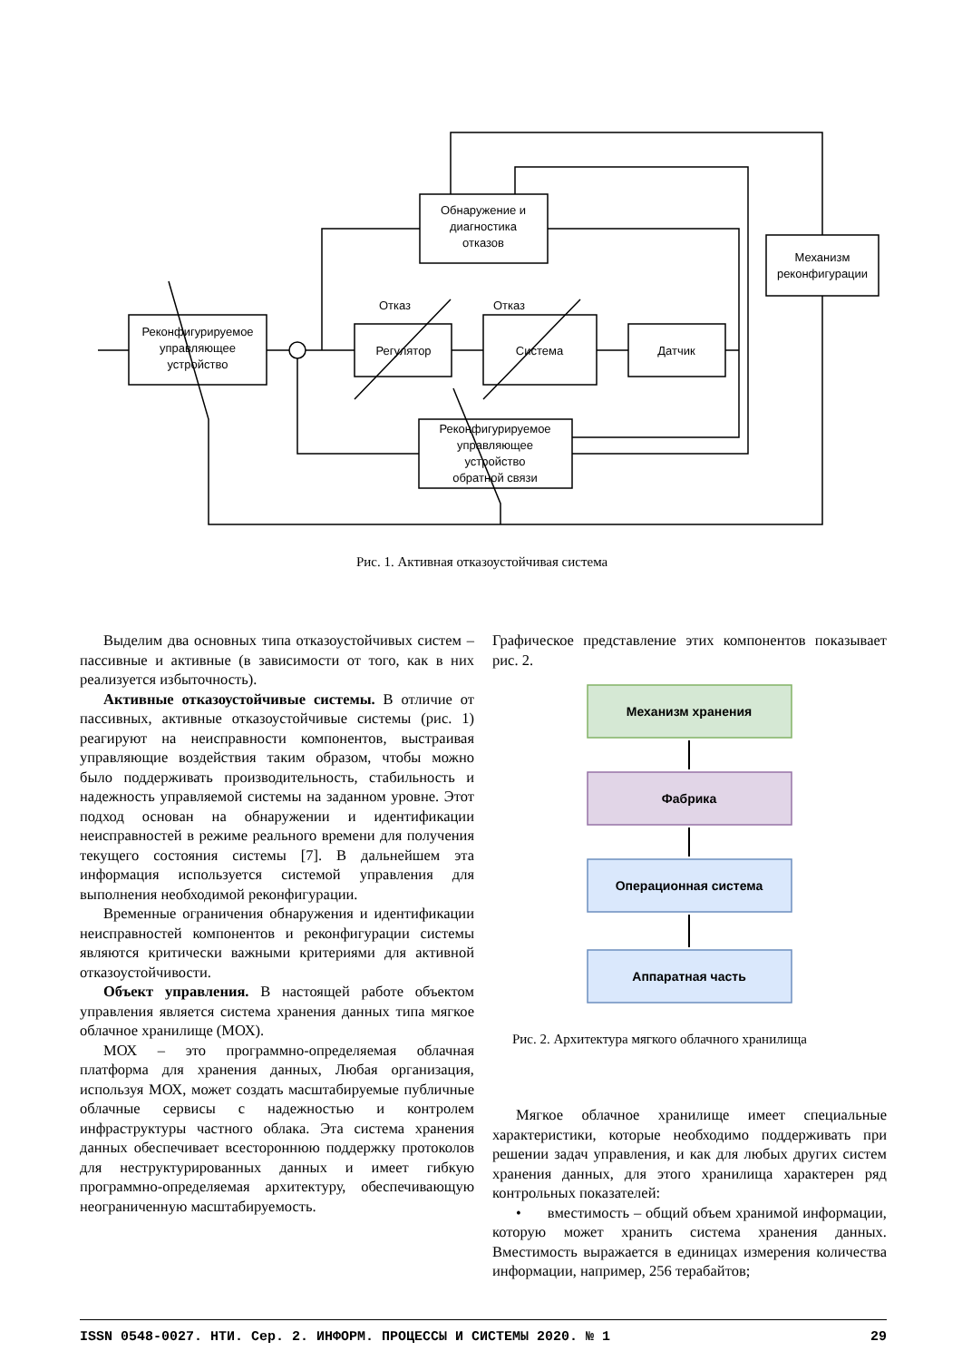Обнаружение и
диагностика
отказов
Механизм
реконфигурации
Реконфигурируемое
управляющее
устройство
Регулятор
Система
Датчик
Отказ
Отказ
Реконфигурируемое
управляющее
устройство
обратной связи
Рис. 1. Активная отказоустойчивая система
Выделим два основных типа отказоустойчивых систем – пассивные и активные (в зависимости от того, как в них реализуется избыточность).
Активные отказоустойчивые системы. В отличие от пассивных, активные отказоустойчивые системы (рис. 1) реагируют на неисправности компонентов, выстраивая управляющие воздействия таким образом, чтобы можно было поддерживать производительность, стабильность и надежность управляемой системы на заданном уровне. Этот подход основан на обнаружении и идентификации неисправностей в режиме реального времени для получения текущего состояния системы [7]. В дальнейшем эта информация используется системой управления для выполнения необходимой реконфигурации.
Временные ограничения обнаружения и идентификации неисправностей компонентов и реконфигурации системы являются критически важными критериями для активной отказоустойчивости.
Объект управления. В настоящей работе объектом управления является система хранения данных типа мягкое облачное хранилище (МОХ).
МОХ – это программно-определяемая облачная платформа для хранения данных, Любая организация, используя МОХ, может создать масштабируемые публичные облачные сервисы с надежностью и контролем инфраструктуры частного облака. Эта система хранения данных обеспечивает всестороннюю поддержку протоколов для неструктурированных данных и имеет гибкую программно-определяемая архитектуру, обеспечивающую неограниченную масштабируемость.
Графическое представление этих компонентов показывает рис. 2.
Механизм хранения
Фабрика
Операционная система
Аппаратная часть
Рис. 2. Архитектура мягкого облачного хранилища
Мягкое облачное хранилище имеет специальные характеристики, которые необходимо поддерживать при решении задач управления, и как для любых других систем хранения данных, для этого хранилища характерен ряд контрольных показателей:
• вместимость – общий объем хранимой информации, которую может хранить система хранения данных. Вместимость выражается в единицах измерения количества информации, например, 256 терабайтов;
ISSN 0548-0027. НТИ. Сер. 2. ИНФОРМ. ПРОЦЕССЫ И СИСТЕМЫ 2020. № 1 29